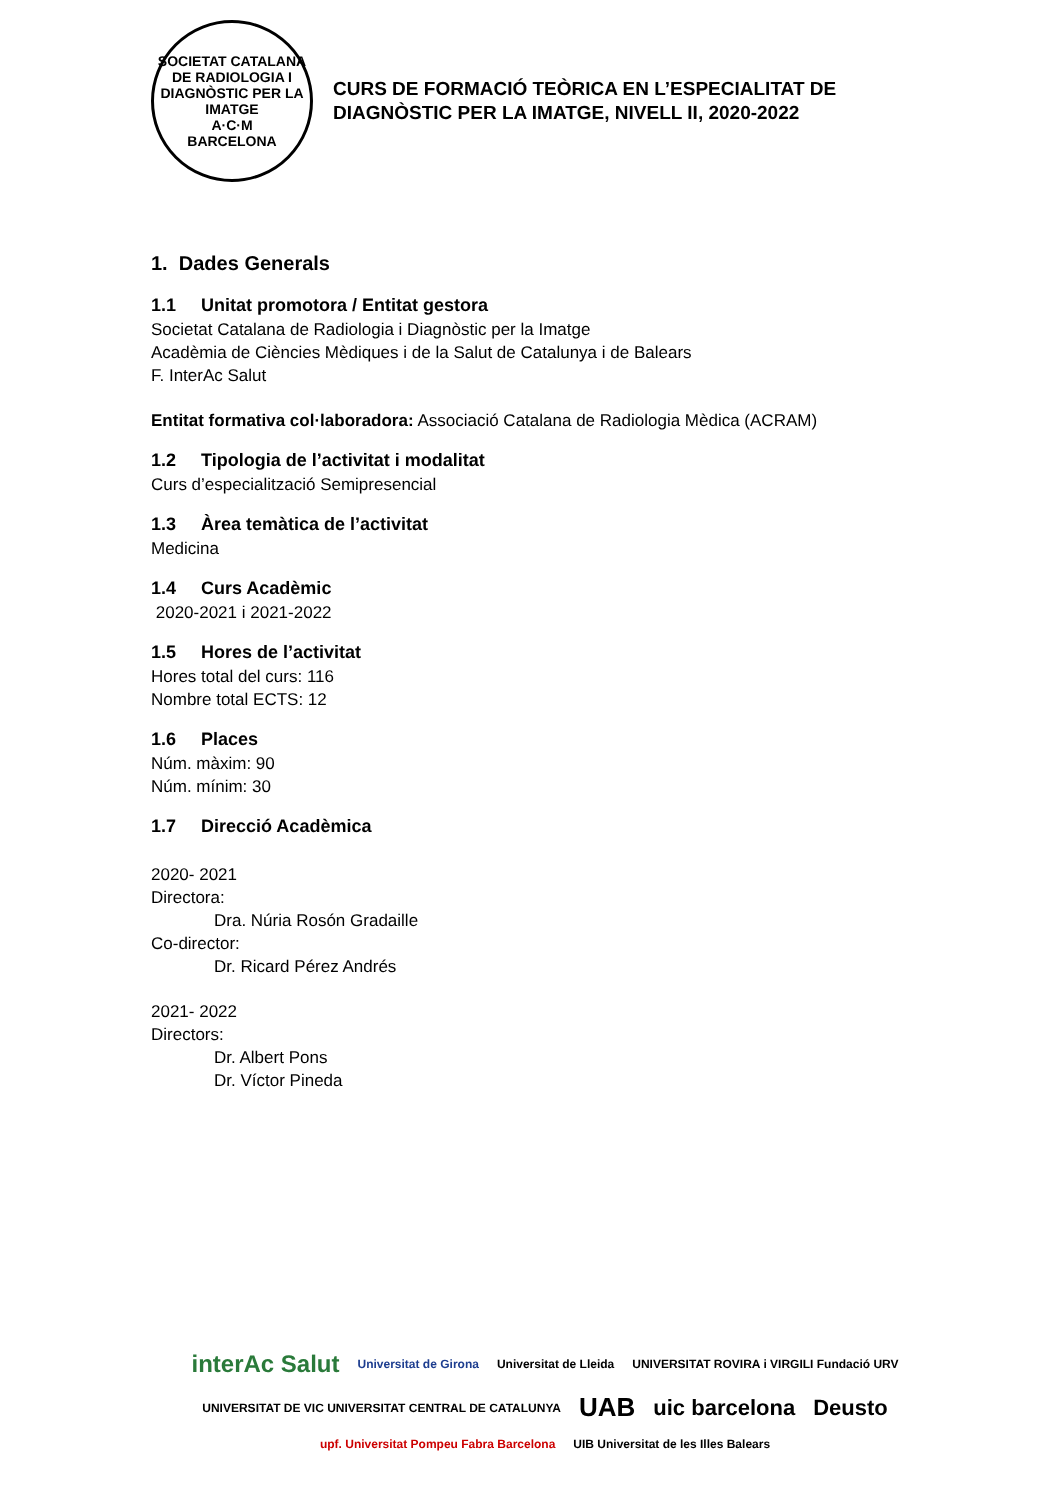SOCIETAT CATALANA DE RADIOLOGIA I DIAGNÒSTIC PER LA IMATGE
A·C·M
BARCELONA
CURS DE FORMACIÓ TEÒRICA EN L’ESPECIALITAT DE DIAGNÒSTIC PER LA IMATGE, NIVELL II, 2020-2022
1. Dades Generals
1.1 Unitat promotora / Entitat gestora
Societat Catalana de Radiologia i Diagnòstic per la Imatge
Acadèmia de Ciències Mèdiques i de la Salut de Catalunya i de Balears
F. InterAc Salut
Entitat formativa col·laboradora: Associació Catalana de Radiologia Mèdica (ACRAM)
1.2 Tipologia de l’activitat i modalitat
Curs d’especialització Semipresencial
1.3 Àrea temàtica de l’activitat
Medicina
1.4 Curs Acadèmic
2020-2021 i 2021-2022
1.5 Hores de l’activitat
Hores total del curs: 116
Nombre total ECTS: 12
1.6 Places
Núm. màxim: 90
Núm. mínim: 30
1.7 Direcció Acadèmica
2020- 2021
Directora:
Dra. Núria Rosón Gradaille
Co-director:
Dr. Ricard Pérez Andrés
2021- 2022
Directors:
Dr. Albert Pons
Dr. Víctor Pineda
interAc Salut Universitat de Girona Universitat de Lleida UNIVERSITAT ROVIRA i VIRGILI Fundació URV UNIVERSITAT DE VIC UNIVERSITAT CENTRAL DE CATALUNYA UAB uic barcelona Deusto upf. Universitat Pompeu Fabra Barcelona UIB Universitat de les Illes Balears